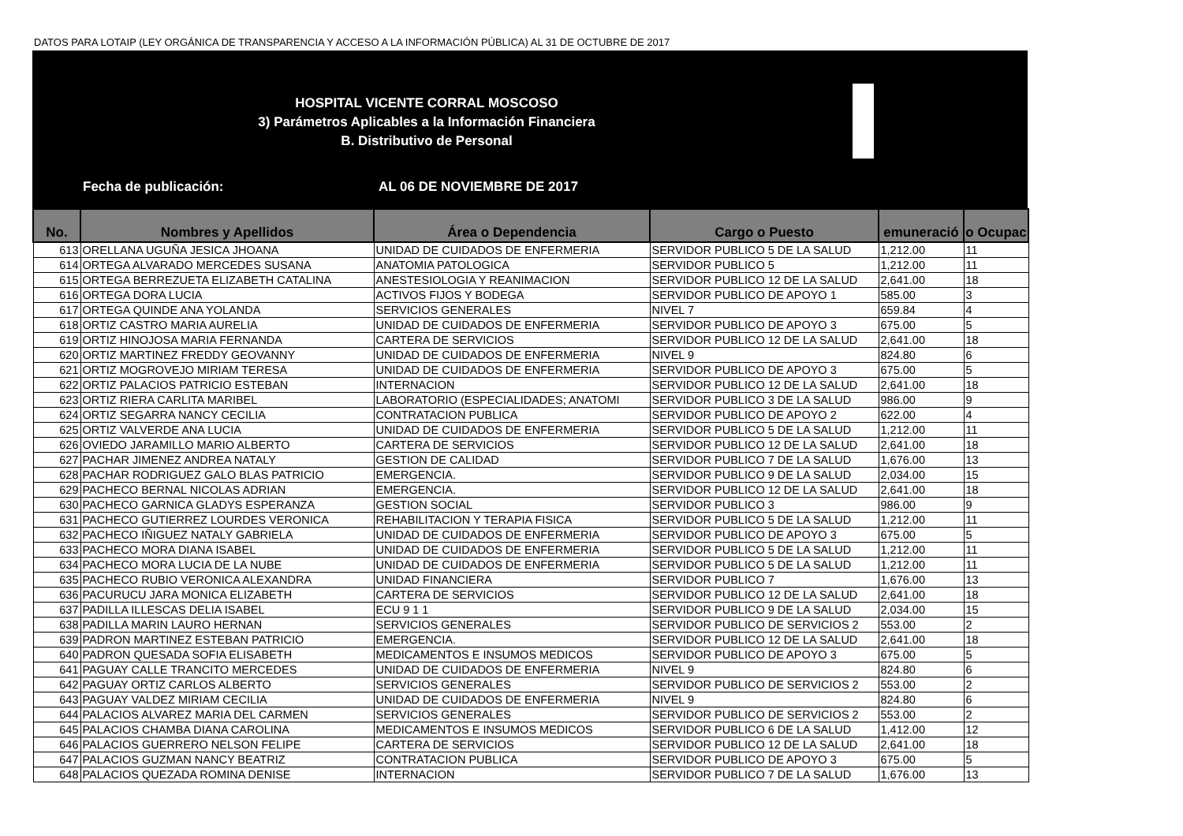DATOS PARA LOTAIP (LEY ORGÁNICA DE TRANSPARENCIA Y ACCESO A LA INFORMACIÓN PÚBLICA) AL 31 DE OCTUBRE DE 2017
HOSPITAL VICENTE CORRAL MOSCOSO
3) Parámetros Aplicables a la Información Financiera
B. Distributivo de Personal
Fecha de publicación: AL 06 DE NOVIEMBRE DE 2017
| No. | Nombres y Apellidos | Área o Dependencia | Cargo o Puesto | emuneració | o Ocupac |
| --- | --- | --- | --- | --- | --- |
| 613 | ORELLANA UGUÑA JESICA JHOANA | UNIDAD DE CUIDADOS DE ENFERMERIA | SERVIDOR PUBLICO 5 DE LA SALUD | 1,212.00 | 11 |
| 614 | ORTEGA ALVARADO MERCEDES SUSANA | ANATOMIA PATOLOGICA | SERVIDOR PUBLICO 5 | 1,212.00 | 11 |
| 615 | ORTEGA BERREZUETA ELIZABETH CATALINA | ANESTESIOLOGIA Y REANIMACION | SERVIDOR PUBLICO 12 DE LA SALUD | 2,641.00 | 18 |
| 616 | ORTEGA DORA LUCIA | ACTIVOS FIJOS Y BODEGA | SERVIDOR PUBLICO DE APOYO 1 | 585.00 | 3 |
| 617 | ORTEGA QUINDE ANA YOLANDA | SERVICIOS GENERALES | NIVEL 7 | 659.84 | 4 |
| 618 | ORTIZ CASTRO MARIA AURELIA | UNIDAD DE CUIDADOS DE ENFERMERIA | SERVIDOR PUBLICO DE APOYO 3 | 675.00 | 5 |
| 619 | ORTIZ HINOJOSA MARIA FERNANDA | CARTERA DE SERVICIOS | SERVIDOR PUBLICO 12 DE LA SALUD | 2,641.00 | 18 |
| 620 | ORTIZ MARTINEZ FREDDY GEOVANNY | UNIDAD DE CUIDADOS DE ENFERMERIA | NIVEL 9 | 824.80 | 6 |
| 621 | ORTIZ MOGROVEJO MIRIAM TERESA | UNIDAD DE CUIDADOS DE ENFERMERIA | SERVIDOR PUBLICO DE APOYO 3 | 675.00 | 5 |
| 622 | ORTIZ PALACIOS PATRICIO ESTEBAN | INTERNACION | SERVIDOR PUBLICO 12 DE LA SALUD | 2,641.00 | 18 |
| 623 | ORTIZ RIERA CARLITA MARIBEL | LABORATORIO (ESPECIALIDADES; ANATOMI | SERVIDOR PUBLICO 3 DE LA SALUD | 986.00 | 9 |
| 624 | ORTIZ SEGARRA NANCY CECILIA | CONTRATACION PUBLICA | SERVIDOR PUBLICO DE APOYO 2 | 622.00 | 4 |
| 625 | ORTIZ VALVERDE ANA LUCIA | UNIDAD DE CUIDADOS DE ENFERMERIA | SERVIDOR PUBLICO 5 DE LA SALUD | 1,212.00 | 11 |
| 626 | OVIEDO JARAMILLO MARIO ALBERTO | CARTERA DE SERVICIOS | SERVIDOR PUBLICO 12 DE LA SALUD | 2,641.00 | 18 |
| 627 | PACHAR JIMENEZ ANDREA NATALY | GESTION DE CALIDAD | SERVIDOR PUBLICO 7 DE LA SALUD | 1,676.00 | 13 |
| 628 | PACHAR RODRIGUEZ GALO BLAS PATRICIO | EMERGENCIA. | SERVIDOR PUBLICO 9 DE LA SALUD | 2,034.00 | 15 |
| 629 | PACHECO BERNAL NICOLAS ADRIAN | EMERGENCIA. | SERVIDOR PUBLICO 12 DE LA SALUD | 2,641.00 | 18 |
| 630 | PACHECO GARNICA GLADYS ESPERANZA | GESTION SOCIAL | SERVIDOR PUBLICO 3 | 986.00 | 9 |
| 631 | PACHECO GUTIERREZ LOURDES VERONICA | REHABILITACION Y TERAPIA FISICA | SERVIDOR PUBLICO 5 DE LA SALUD | 1,212.00 | 11 |
| 632 | PACHECO IÑIGUEZ NATALY GABRIELA | UNIDAD DE CUIDADOS DE ENFERMERIA | SERVIDOR PUBLICO DE APOYO 3 | 675.00 | 5 |
| 633 | PACHECO MORA DIANA ISABEL | UNIDAD DE CUIDADOS DE ENFERMERIA | SERVIDOR PUBLICO 5 DE LA SALUD | 1,212.00 | 11 |
| 634 | PACHECO MORA LUCIA DE LA NUBE | UNIDAD DE CUIDADOS DE ENFERMERIA | SERVIDOR PUBLICO 5 DE LA SALUD | 1,212.00 | 11 |
| 635 | PACHECO RUBIO VERONICA ALEXANDRA | UNIDAD FINANCIERA | SERVIDOR PUBLICO 7 | 1,676.00 | 13 |
| 636 | PACURUCU JARA MONICA ELIZABETH | CARTERA DE SERVICIOS | SERVIDOR PUBLICO 12 DE LA SALUD | 2,641.00 | 18 |
| 637 | PADILLA ILLESCAS DELIA ISABEL | ECU 9 1 1 | SERVIDOR PUBLICO 9 DE LA SALUD | 2,034.00 | 15 |
| 638 | PADILLA MARIN LAURO HERNAN | SERVICIOS GENERALES | SERVIDOR PUBLICO DE SERVICIOS 2 | 553.00 | 2 |
| 639 | PADRON MARTINEZ ESTEBAN PATRICIO | EMERGENCIA. | SERVIDOR PUBLICO 12 DE LA SALUD | 2,641.00 | 18 |
| 640 | PADRON QUESADA SOFIA ELISABETH | MEDICAMENTOS E INSUMOS MEDICOS | SERVIDOR PUBLICO DE APOYO 3 | 675.00 | 5 |
| 641 | PAGUAY CALLE TRANCITO MERCEDES | UNIDAD DE CUIDADOS DE ENFERMERIA | NIVEL 9 | 824.80 | 6 |
| 642 | PAGUAY ORTIZ CARLOS ALBERTO | SERVICIOS GENERALES | SERVIDOR PUBLICO DE SERVICIOS 2 | 553.00 | 2 |
| 643 | PAGUAY VALDEZ MIRIAM CECILIA | UNIDAD DE CUIDADOS DE ENFERMERIA | NIVEL 9 | 824.80 | 6 |
| 644 | PALACIOS ALVAREZ MARIA DEL CARMEN | SERVICIOS GENERALES | SERVIDOR PUBLICO DE SERVICIOS 2 | 553.00 | 2 |
| 645 | PALACIOS CHAMBA DIANA CAROLINA | MEDICAMENTOS E INSUMOS MEDICOS | SERVIDOR PUBLICO 6 DE LA SALUD | 1,412.00 | 12 |
| 646 | PALACIOS GUERRERO NELSON FELIPE | CARTERA DE SERVICIOS | SERVIDOR PUBLICO 12 DE LA SALUD | 2,641.00 | 18 |
| 647 | PALACIOS GUZMAN NANCY BEATRIZ | CONTRATACION PUBLICA | SERVIDOR PUBLICO DE APOYO 3 | 675.00 | 5 |
| 648 | PALACIOS QUEZADA ROMINA DENISE | INTERNACION | SERVIDOR PUBLICO 7 DE LA SALUD | 1,676.00 | 13 |